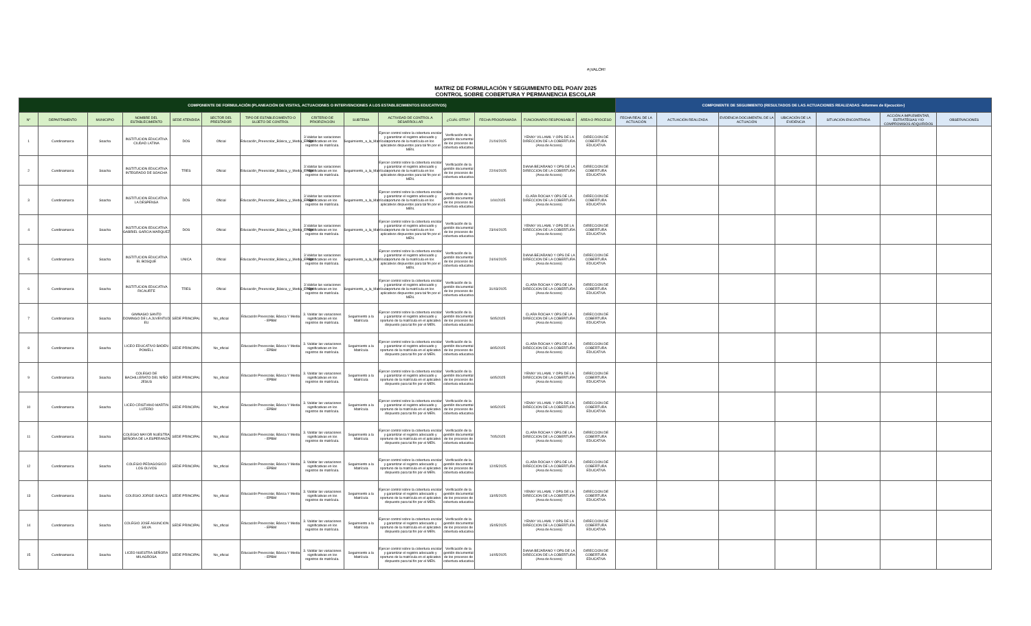#¡VALOR!
MATRIZ DE FORMULACIÓN Y SEGUIMIENTO DEL POAIV 2025
CONTROL SOBRE COBERTURA Y PERMANENCIA ESCOLAR
| COMPONENTE DE FORMULACIÓN (PLANEACIÓN DE VISITAS, ACTUACIONES O INTERVENCIONES A LOS ESTABLECIMIENTOS EDUCATIVOS) | | | | | | | | | | | | | | COMPONENTE DE SEGUIMIENTO (RESULTADOS DE LAS ACTUACIONES REALIZADAS -Informes de Ejecución-) | | | | | | |
| --- | --- | --- | --- | --- | --- | --- | --- | --- | --- | --- | --- | --- | --- | --- | --- | --- | --- | --- | --- | --- |
| N° | DEPARTAMENTO | MUNICIPIO | NOMBRE DEL ESTABLECIMIENTO | SEDE ATENDIDA | SECTOR DEL PRESTADOR | TIPO DE ESTABLECIMIENTO O SUJETO DE CONTROL | CRITERIO DE PRIORIZACIÓN | SUBTEMA | ACTIVIDAD DE CONTROL A DESARROLLAR | ¿CUÁL OTRA? | FECHA PROGRAMADA | FUNCIONARIO RESPONSABLE | ÁREA O PROCESO | FECHA REAL DE LA ACTUACIÓN | ACTUACIÓN REALIZADA | EVIDENCIA DOCUMENTAL DE LA ACTUACIÓN | UBICACIÓN DE LA EVIDENCIA | SITUACIÓN ENCONTRADA | ACCIÓN A IMPLEMENTAR, ESTRATÉGIAS Y/O COMPROMISOS ADQUIRIDOS | OBSERVACIONES |
| 1 | Cundinamarca | Soacha | INSTITUCION EDUCATIVA CIUDAD LATINA | DOS | Oficial | Educación_Preescolar_Básica_y_Media_EPBM | 3.Validar las variaciones significativas en los registros de matrícula. | Seguimiento_a_la_Matrícula | Ejercer control sobre la cobertura escolar y garantizar el registro adecuado y oportuno de la matrícula en los aplicativos dispuestos para tal fin por el MEN. | Verificación de la gestión documental de los procesos de cobertura educativa | 21/04/2025 | YENNY VILLAMIL Y OPS DE LA DIRECCION DE LA COBERTURA (Area de Acceso) | DIRECCION DE COBERTURA EDUCATIVA | | | | | | | |
| 2 | Cundinamarca | Soacha | INSTITUCION EDUCATIVA INTEGRADO DE SOACHA | TRES | Oficial | Educación_Preescolar_Básica_y_Media_EPBM | 3.Validar las variaciones significativas en los registros de matrícula. | Seguimiento_a_la_Matrícula | Ejercer control sobre la cobertura escolar y garantizar el registro adecuado y oportuno de la matrícula en los aplicativos dispuestos para tal fin por el MEN. | Verificación de la gestión documental de los procesos de cobertura educativa | 22/04/2025 | DIANA BEJARANO Y OPS DE LA DIRECCION DE LA COBERTURA (Area de Acceso) | DIRECCION DE COBERTURA EDUCATIVA | | | | | | | |
| 3 | Cundinamarca | Soacha | INSTITUCION EDUCATIVA LA DESPENSA | DOS | Oficial | Educación_Preescolar_Básica_y_Media_EPBM | 3.Validar las variaciones significativas en los registros de matrícula. | Seguimiento_a_la_Matrícula | Ejercer control sobre la cobertura escolar y garantizar el registro adecuado y oportuno de la matrícula en los aplicativos dispuestos para tal fin por el MEN. | Verificación de la gestión documental de los procesos de cobertura educativa | 1/04/2025 | CLARA ROCHA Y OPS DE LA DIRECCION DE LA COBERTURA (Area de Acceso) | DIRECCION DE COBERTURA EDUCATIVA | | | | | | | |
| 4 | Cundinamarca | Soacha | INSTITUCION EDUCATIVA GABRIEL GARCIA MARQUEZ | DOS | Oficial | Educación_Preescolar_Básica_y_Media_EPBM | 3.Validar las variaciones significativas en los registros de matrícula. | Seguimiento_a_la_Matrícula | Ejercer control sobre la cobertura escolar y garantizar el registro adecuado y oportuno de la matrícula en los aplicativos dispuestos para tal fin por el MEN. | Verificación de la gestión documental de los procesos de cobertura educativa | 23/04/2025 | YENNY VILLAMIL Y OPS DE LA DIRECCION DE LA COBERTURA (Area de Acceso) | DIRECCION DE COBERTURA EDUCATIVA | | | | | | | |
| 5 | Cundinamarca | Soacha | INSTITUCION EDUCATIVA EL BOSQUE | UNICA | Oficial | Educación_Preescolar_Básica_y_Media_EPBM | 3.Validar las variaciones significativas en los registros de matrícula. | Seguimiento_a_la_Matrícula | Ejercer control sobre la cobertura escolar y garantizar el registro adecuado y oportuno de la matrícula en los aplicativos dispuestos para tal fin por el MEN. | Verificación de la gestión documental de los procesos de cobertura educativa | 24/04/2025 | DIANA BEJARANO Y OPS DE LA DIRECCION DE LA COBERTURA (Area de Acceso) | DIRECCION DE COBERTURA EDUCATIVA | | | | | | | |
| 6 | Cundinamarca | Soacha | INSTITUCION EDUCATIVA RICAURTE | TRES | Oficial | Educación_Preescolar_Básica_y_Media_EPBM | 3.Validar las variaciones significativas en los registros de matrícula. | Seguimiento_a_la_Matrícula | Ejercer control sobre la cobertura escolar y garantizar el registro adecuado y oportuno de la matrícula en los aplicativos dispuestos para tal fin por el MEN. | Verificación de la gestión documental de los procesos de cobertura educativa | 31/03/2025 | CLARA ROCHA Y OPS DE LA DIRECCION DE LA COBERTURA (Area de Acceso) | DIRECCION DE COBERTURA EDUCATIVA | | | | | | | |
| 7 | Cundinamarca | Soacha | GIMNASIO SANTO DOMINGO DE LA JUVENTUD EU | SEDE PRINCIPAL | No_oficial | Educación Preescolar, Básica Y Media - EPBM | 3. Validar las variaciones significativas en los registros de matrícula. | Seguimiento a la Matrícula | Ejercer control sobre la cobertura escolar y garantizar el registro adecuado y oportuno de la matrícula en el aplicativo dispuesto para tal fin por el MEN. | Verificación de la gestión documental de los procesos de cobertura educativa | 5/05/2025 | CLARA ROCHA Y OPS DE LA DIRECCION DE LA COBERTURA (Area de Acceso) | DIRECCION DE COBERTURA EDUCATIVA | | | | | | | |
| 8 | Cundinamarca | Soacha | LICEO EDUCATIVO BADEN POWELL | SEDE PRINCIPAL | No_oficial | Educación Preescolar, Básica Y Media - EPBM | 3. Validar las variaciones significativas en los registros de matrícula. | Seguimiento a la Matrícula | Ejercer control sobre la cobertura escolar y garantizar el registro adecuado y oportuno de la matrícula en el aplicativo dispuesto para tal fin por el MEN. | Verificación de la gestión documental de los procesos de cobertura educativa | 8/05/2025 | CLARA ROCHA Y OPS DE LA DIRECCION DE LA COBERTURA (Area de Acceso) | DIRECCION DE COBERTURA EDUCATIVA | | | | | | | |
| 9 | Cundinamarca | Soacha | COLEGIO DE BACHILLERATO DEL NIÑO JESUS | SEDE PRINCIPAL | No_oficial | Educación Preescolar, Básica Y Media - EPBM | 3. Validar las variaciones significativas en los registros de matrícula. | Seguimiento a la Matrícula | Ejercer control sobre la cobertura escolar y garantizar el registro adecuado y oportuno de la matrícula en el aplicativo dispuesto para tal fin por el MEN. | Verificación de la gestión documental de los procesos de cobertura educativa | 6/05/2025 | YENNY VILLAMIL Y OPS DE LA DIRECCION DE LA COBERTURA (Area de Acceso) | DIRECCION DE COBERTURA EDUCATIVA | | | | | | | |
| 10 | Cundinamarca | Soacha | LICEO CRISTIANO MARTIN LUTERO | SEDE PRINCIPAL | No_oficial | Educación Preescolar, Básica Y Media - EPBM | 3. Validar las variaciones significativas en los registros de matrícula. | Seguimiento a la Matrícula | Ejercer control sobre la cobertura escolar y garantizar el registro adecuado y oportuno de la matrícula en el aplicativo dispuesto para tal fin por el MEN. | Verificación de la gestión documental de los procesos de cobertura educativa | 9/05/2025 | YENNY VILLAMIL Y OPS DE LA DIRECCION DE LA COBERTURA (Area de Acceso) | DIRECCION DE COBERTURA EDUCATIVA | | | | | | | |
| 11 | Cundinamarca | Soacha | COLEGIO MAYOR NUESTRA SEÑORA DE LA ESPERANZA | SEDE PRINCIPAL | No_oficial | Educación Preescolar, Básica Y Media - EPBM | 3. Validar las variaciones significativas en los registros de matrícula. | Seguimiento a la Matrícula | Ejercer control sobre la cobertura escolar y garantizar el registro adecuado y oportuno de la matrícula en el aplicativo dispuesto para tal fin por el MEN. | Verificación de la gestión documental de los procesos de cobertura educativa | 7/05/2025 | CLARA ROCHA Y OPS DE LA DIRECCION DE LA COBERTURA (Area de Acceso) | DIRECCION DE COBERTURA EDUCATIVA | | | | | | | |
| 12 | Cundinamarca | Soacha | COLEGIO PEDAGOGICO LOS OLIVOS | SEDE PRINCIPAL | No_oficial | Educación Preescolar, Básica Y Media - EPBM | 3. Validar las variaciones significativas en los registros de matrícula. | Seguimiento a la Matrícula | Ejercer control sobre la cobertura escolar y garantizar el registro adecuado y oportuno de la matrícula en el aplicativo dispuesto para tal fin por el MEN. | Verificación de la gestión documental de los procesos de cobertura educativa | 12/05/2025 | CLARA ROCHA Y OPS DE LA DIRECCION DE LA COBERTURA (Area de Acceso) | DIRECCION DE COBERTURA EDUCATIVA | | | | | | | |
| 13 | Cundinamarca | Soacha | COLEGIO JORGE ISAACS | SEDE PRINCIPAL | No_oficial | Educación Preescolar, Básica Y Media - EPBM | 3. Validar las variaciones significativas en los registros de matrícula. | Seguimiento a la Matrícula | Ejercer control sobre la cobertura escolar y garantizar el registro adecuado y oportuno de la matrícula en el aplicativo dispuesto para tal fin por el MEN. | Verificación de la gestión documental de los procesos de cobertura educativa | 13/05/2025 | YENNY VILLAMIL Y OPS DE LA DIRECCION DE LA COBERTURA (Area de Acceso) | DIRECCION DE COBERTURA EDUCATIVA | | | | | | | |
| 14 | Cundinamarca | Soacha | COLEGIO JOSE ASUNCION SILVA | SEDE PRINCIPAL | No_oficial | Educación Preescolar, Básica Y Media - EPBM | 3. Validar las variaciones significativas en los registros de matrícula. | Seguimiento a la Matrícula | Ejercer control sobre la cobertura escolar y garantizar el registro adecuado y oportuno de la matrícula en el aplicativo dispuesto para tal fin por el MEN. | Verificación de la gestión documental de los procesos de cobertura educativa | 15/05/2025 | YENNY VILLAMIL Y OPS DE LA DIRECCION DE LA COBERTURA (Area de Acceso) | DIRECCION DE COBERTURA EDUCATIVA | | | | | | | |
| 15 | Cundinamarca | Soacha | LICEO NUESTRA SEÑORA MILAGROSA | SEDE PRINCIPAL | No_oficial | Educación Preescolar, Básica Y Media - EPBM | 3. Validar las variaciones significativas en los registros de matrícula. | Seguimiento a la Matrícula | Ejercer control sobre la cobertura escolar y garantizar el registro adecuado y oportuno de la matrícula en el aplicativo dispuesto para tal fin por el MEN. | Verificación de la gestión documental de los procesos de cobertura educativa | 14/05/2025 | DIANA BEJARANO Y OPS DE LA DIRECCION DE LA COBERTURA (Area de Acceso) | DIRECCION DE COBERTURA EDUCATIVA | | | | | | | |